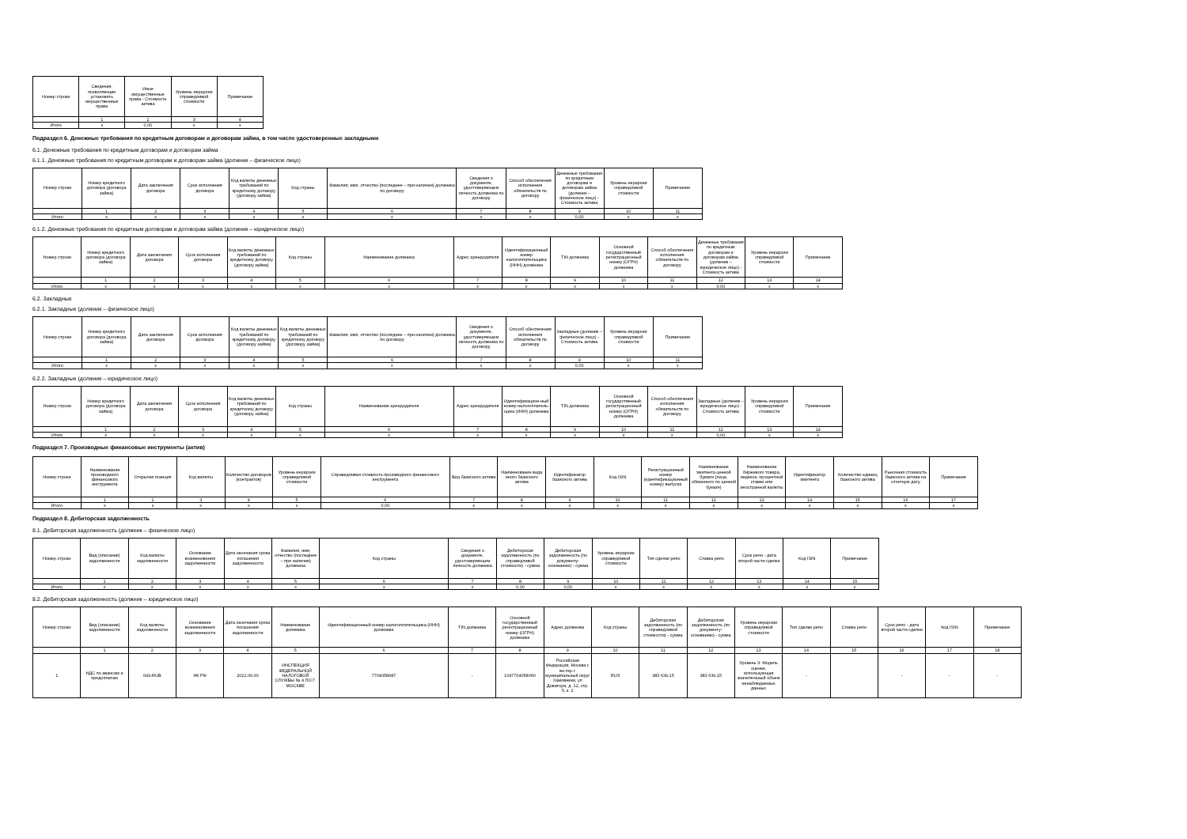| Номер строки | Сведения, позволяющие установить имущественные права | Иные имущественные права - Стоимость актива | Уровень иерархии справедливой стоимости | Примечание |
| --- | --- | --- | --- | --- |
| | 1 | 2 | 3 | 4 |
| Итого | x | 0,00 | x | x |
Подраздел 6. Денежные требования по кредитным договорам и договорам займа, в том числе удостоверенные закладными
6.1. Денежные требования по кредитным договорам и договорам займа
6.1.1. Денежные требования по кредитным договорам и договорам займа (должник – физическое лицо)
| Номер строки | Номер кредитного договора (договора займа) | Дата заключения договора | Срок исполнения договора | Код валюты денежных требований по кредитному договору (договору займа) | Код страны | Фамилия, имя, отчество (последнее – при наличии) должника по договору | Сведения о документе, удостоверяющем личность должника по договору | Способ обеспечения исполнения обязательств по договору | Денежные требования по кредитным договорам и договорам займа (должник – физическое лицо) - Стоимость актива | Уровень иерархии справедливой стоимости | Примечание |
| --- | --- | --- | --- | --- | --- | --- | --- | --- | --- | --- | --- |
| | 1 | 2 | 3 | 4 | 5 | 6 | 7 | 8 | 9 | 10 | 11 |
| Итого | x | x | x | x | x | x | x | x | 0,00 | x | x |
6.1.2. Денежные требования по кредитным договорам и договорам займа (должник – юридическое лицо)
| Номер строки | Номер кредитного договора (договора займа) | Дата заключения договора | Срок исполнения договора | Код валюты денежных требований по кредитному договору (договору займа) | Код страны | Наименование должника | Адрес арендодателя | Идентификационный номер налогоплательщика (ИНН) должника | TIN должника | Основной государственный регистрационный номер (ОГРН) должника | Способ обеспечения исполнения обязательств по договору | Денежные требования по кредитным договорам и договорам займа (должник – юридическое лицо) - Стоимость актива | Уровень иерархии справедливой стоимости | Примечание |
| --- | --- | --- | --- | --- | --- | --- | --- | --- | --- | --- | --- | --- | --- | --- |
| | 1 | 2 | 3 | 4 | 5 | 6 | 7 | 8 | 9 | 10 | 11 | 12 | 13 | 14 |
| Итого | x | x | x | x | x | x | x | x | x | x | x | 0,00 | x | x |
6.2. Закладные
6.2.1. Закладные (должник – физическое лицо)
| Номер строки | Номер кредитного договора (договора займа) | Дата заключения договора | Срок исполнения договора | Код валюты денежных требований по кредитному договору (договору займа) | Код валюты денежных требований по кредитному договору (договору займа) | Фамилия, имя, отчество (последнее – при наличии) должника по договору | Сведения о документе, удостоверяющем личность должника по договору | Способ обеспечения исполнения обязательств по договору | Закладные (должник – физическое лицо) - Стоимость актива | Уровень иерархии справедливой стоимости | Примечание |
| --- | --- | --- | --- | --- | --- | --- | --- | --- | --- | --- | --- |
| | 1 | 2 | 3 | 4 | 5 | 6 | 7 | 8 | 9 | 10 | 11 |
| Итого | x | x | x | x | x | x | x | x | 0,00 | x | x |
6.2.2. Закладные (должник – юридическое лицо)
| Номер строки | Номер кредитного договора (договора займа) | Дата заключения договора | Срок исполнения договора | Код валюты денежных требований по кредитному договору (договору займа) | Код страны | Наименование арендодателя | Адрес арендодателя | Идентификацион-ный номер налогоплатель-щика (ИНН) должника | TIN должника | Основной государственный регистрационный номер (ОГРН) должника | Способ обеспечения исполнения обязательств по договору | Закладные (должник – юридическое лицо) - Стоимость актива | Уровень иерархии справедливой стоимости | Примечание |
| --- | --- | --- | --- | --- | --- | --- | --- | --- | --- | --- | --- | --- | --- | --- |
| | 1 | 2 | 3 | 4 | 5 | 6 | 7 | 8 | 9 | 10 | 11 | 12 | 13 | 14 |
| Итого | x | x | x | x | x | x | x | x | x | x | x | 0,00 | x | x |
Подраздел 7. Производные финансовые инструменты (актив)
| Номер строки | Наименование производного финансового инструмента | Открытая позиция | Код валюты | Количество договоров (контрактов) | Уровень иерархии справедливой стоимости | Справедливая стоимость производного финансового инструмента | Вид базисного актива | Наименование вида иного базисного актива | Идентификатор базисного актива | Код ISIN | Регистрационный номер (идентификационный номер) выпуска | Наименование эмитента ценной бумаги (лица, обязанного по ценной бумаге) | Наименование биржевого товара, индекса, процентной ставки или иностранной валюты | Идентификатор эмитента | Количество единиц базисного актива | Рыночная стоимость базисного актива на отчетную дату | Примечание |
| --- | --- | --- | --- | --- | --- | --- | --- | --- | --- | --- | --- | --- | --- | --- | --- | --- | --- |
| | 1 | 2 | 3 | 4 | 5 | 6 | 7 | 8 | 9 | 10 | 11 | 12 | 13 | 14 | 15 | 16 | 17 |
| Итого | x | x | x | x | x | 0,00 | x | x | x | x | x | x | x | x | x | x | x |
Подраздел 8. Дебиторская задолженность
8.1. Дебиторская задолженность (должник – физическое лицо)
| Номер строки | Вид (описание) задолженности | Код валюты задолженности | Основание возникновения задолженности | Дата окончания срока погашения задолженности | Фамилия, имя, отчество (последнее – при наличии) должника | Код страны | Сведения о документе, удостоверяющем личность должника | Дебиторская задолженность (по справедливой стоимости) - сумма | Дебиторская задолженность (по документу-основанию) - сумма | Уровень иерархии справедливой стоимости | Тип сделки репо | Ставка репо | Срок репо - дата второй части сделки | Код ISIN | Примечание |
| --- | --- | --- | --- | --- | --- | --- | --- | --- | --- | --- | --- | --- | --- | --- | --- |
| | 1 | 2 | 3 | 4 | 5 | 6 | 7 | 8 | 9 | 10 | 11 | 12 | 13 | 14 | 15 |
| Итого | x | x | x | x | x | x | x | 0,00 | 0,00 | x | x | x | x | x | x |
8.2. Дебиторская задолженность (должник – юридическое лицо)
| Номер строки | Вид (описание) задолженности | Код валюты задолженности | Основание возникновения задолженности | Дата окончания срока погашения задолженности | Наименование должника | Идентификационный номер налогоплательщика (ИНН) должника | TIN должника | Основной государственный регистрационный номер (ОГРН) должника | Адрес должника | Код страны | Дебиторская задолженность (по справедливой стоимости) - сумма | Дебиторская задолженность (по документу-основанию) - сумма | Уровень иерархии справедливой стоимости | Тип сделки репо | Ставка репо | Срок репо - дата второй части сделки | Код ISIN | Примечание |
| --- | --- | --- | --- | --- | --- | --- | --- | --- | --- | --- | --- | --- | --- | --- | --- | --- | --- | --- |
| | 1 | 2 | 3 | 4 | 5 | 6 | 7 | 8 | 9 | 10 | 11 | 12 | 13 | 14 | 15 | 16 | 17 | 18 |
| 1 | НДС по авансам и предоплатам | 643-RUB | НК РФ | 2022.09.30 | ИНСПЕКЦИЯ ФЕДЕРАЛЬНОЙ НАЛОГОВОЙ СЛУЖБЫ № 4 ПО Г. МОСКВЕ | 7704058987 | - | 1047704058060 | Российская Федерация, Москва г, вн.тер.г. муниципальный округ Хамовники, ул Доватора, д. 12, стр. 5, к. 2 | RUS | 383 639,15 | 383 639,15 | Уровень 3: Модель оценки, использующая значительный объем ненаблюдаемых данных | - | | - | - | - |